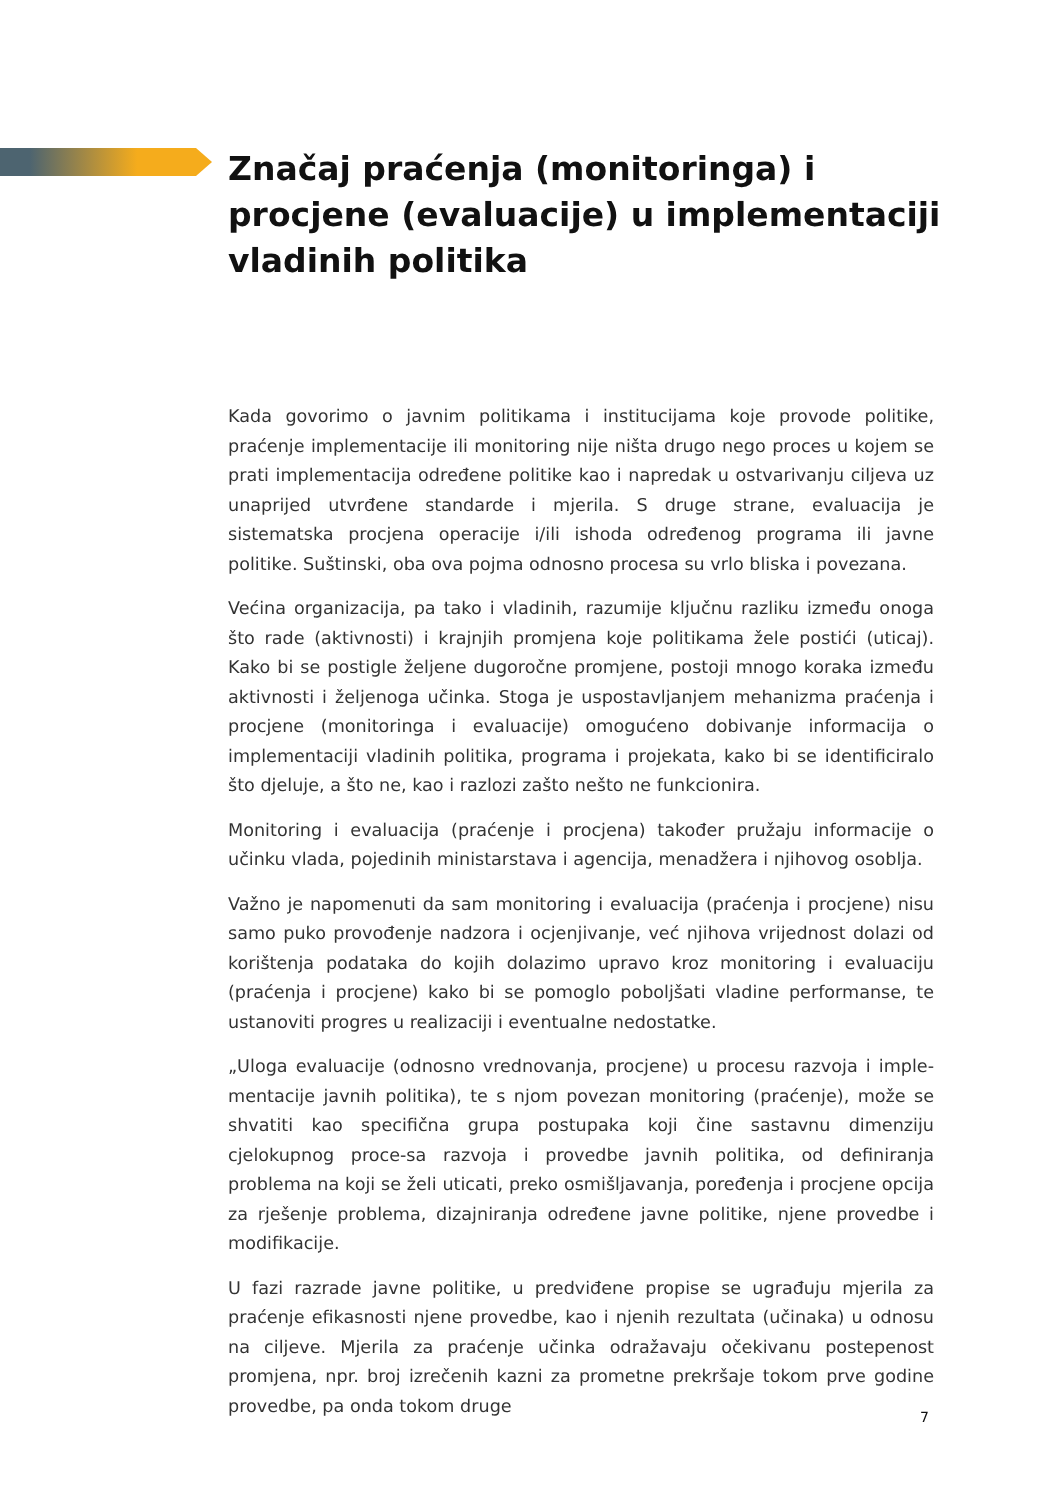Značaj praćenja (monitoringa) i procjene (evaluacije) u implementaciji vladinih politika
Kada govorimo o javnim politikama i institucijama koje provode politike, praćenje implementacije ili monitoring nije ništa drugo nego proces u kojem se prati implementacija određene politike kao i napredak u ostvarivanju ciljeva uz unaprijed utvrđene standarde i mjerila. S druge strane, evaluacija je sistematska procjena operacije i/ili ishoda određenog programa ili javne politike. Suštinski, oba ova pojma odnosno procesa su vrlo bliska i povezana.
Većina organizacija, pa tako i vladinih, razumije ključnu razliku između onoga što rade (aktivnosti) i krajnjih promjena koje politikama žele postići (uticaj). Kako bi se postigle željene dugoročne promjene, postoji mnogo koraka između aktivnosti i željenoga učinka. Stoga je uspostavljanjem mehanizma praćenja i procjene (monitoringa i evaluacije) omogućeno dobivanje informacija o implementaciji vladinih politika, programa i projekata, kako bi se identificiralo što djeluje, a što ne, kao i razlozi zašto nešto ne funkcionira.
Monitoring i evaluacija (praćenje i procjena) također pružaju informacije o učinku vlada, pojedinih ministarstava i agencija, menadžera i njihovog osoblja.
Važno je napomenuti da sam monitoring i evaluacija (praćenja i procjene) nisu samo puko provođenje nadzora i ocjenjivanje, već njihova vrijednost dolazi od korištenja podataka do kojih dolazimo upravo kroz monitoring i evaluaciju (praćenja i procjene) kako bi se pomoglo poboljšati vladine performanse, te ustanoviti progres u realizaciji i eventualne nedostatke.
„Uloga evaluacije (odnosno vrednovanja, procjene) u procesu razvoja i imple-mentacije javnih politika), te s njom povezan monitoring (praćenje), može se shvatiti kao specifična grupa postupaka koji čine sastavnu dimenziju cjelokupnog proce-sa razvoja i provedbe javnih politika, od definiranja problema na koji se želi uticati, preko osmišljavanja, poređenja i procjene opcija za rješenje problema, dizajniranja određene javne politike, njene provedbe i modifikacije.
U fazi razrade javne politike, u predviđene propise se ugrađuju mjerila za praćenje efikasnosti njene provedbe, kao i njenih rezultata (učinaka) u odnosu na ciljeve. Mjerila za praćenje učinka odražavaju očekivanu postepenost promjena, npr. broj izrečenih kazni za prometne prekršaje tokom prve godine provedbe, pa onda tokom druge
7